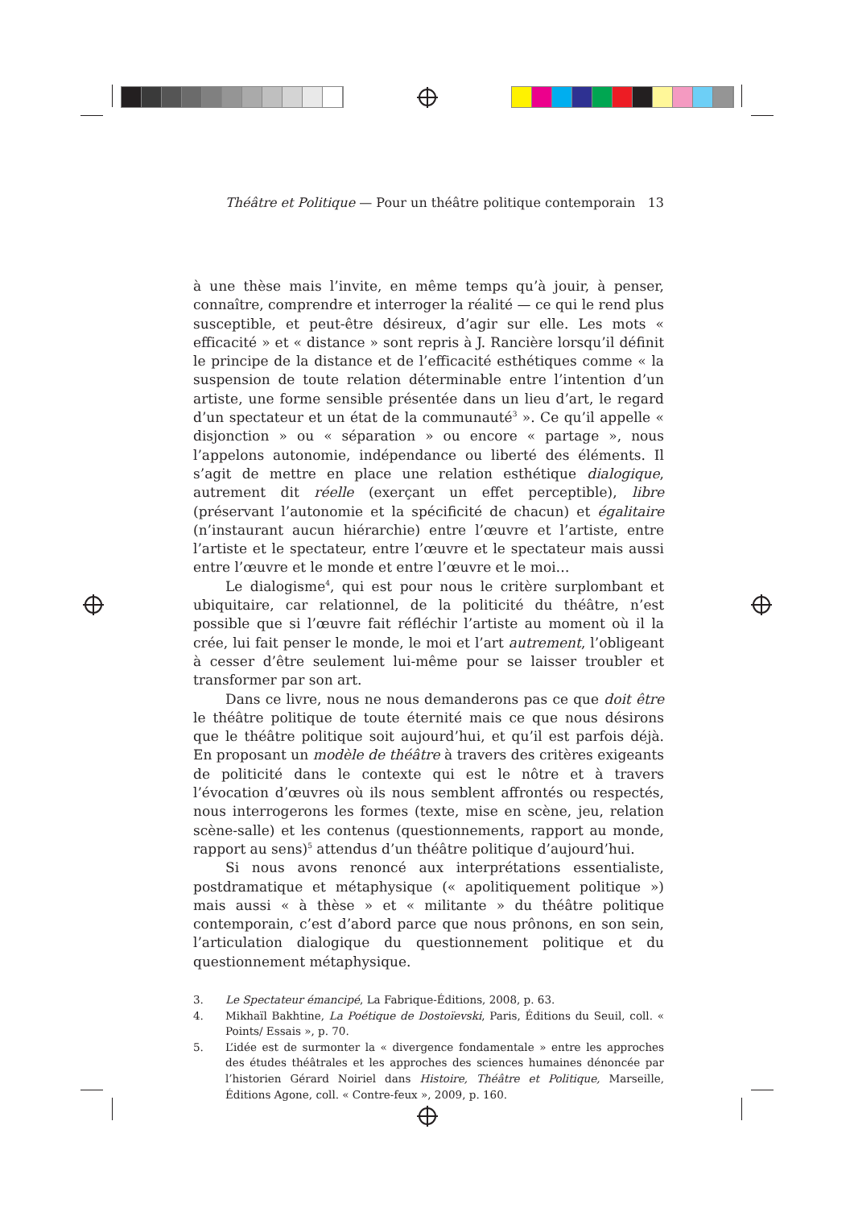Théâtre et Politique — Pour un théâtre politique contemporain 13
à une thèse mais l’invite, en même temps qu’à jouir, à penser, connaître, comprendre et interroger la réalité — ce qui le rend plus susceptible, et peut-être désireux, d’agir sur elle. Les mots « efficacité » et « distance » sont repris à J. Rancière lorsqu’il définit le principe de la distance et de l’efficacité esthétiques comme « la suspension de toute relation déterminable entre l’intention d’un artiste, une forme sensible présentée dans un lieu d’art, le regard d’un spectateur et un état de la communauté<sup>3</sup> ». Ce qu’il appelle « disjonction » ou « séparation » ou encore « partage », nous l’appelons autonomie, indépendance ou liberté des éléments. Il s’agit de mettre en place une relation esthétique dialogique, autrement dit réelle (exerçant un effet perceptible), libre (préservant l’autonomie et la spécificité de chacun) et égalitaire (n’instaurant aucun hiérarchie) entre l’œuvre et l’artiste, entre l’artiste et le spectateur, entre l’œuvre et le spectateur mais aussi entre l’œuvre et le monde et entre l’œuvre et le moi…
Le dialogisme<sup>4</sup>, qui est pour nous le critère surplombant et ubiquitaire, car relationnel, de la politicité du théâtre, n’est possible que si l’œuvre fait réfléchir l’artiste au moment où il la crée, lui fait penser le monde, le moi et l’art autrement, l’obligeant à cesser d’être seulement lui-même pour se laisser troubler et transformer par son art.
Dans ce livre, nous ne nous demanderons pas ce que doit être le théâtre politique de toute éternité mais ce que nous désirons que le théâtre politique soit aujourd’hui, et qu’il est parfois déjà. En proposant un modèle de théâtre à travers des critères exigeants de politicité dans le contexte qui est le nôtre et à travers l’évocation d’œuvres où ils nous semblent affrontés ou respectés, nous interrogerons les formes (texte, mise en scène, jeu, relation scène-salle) et les contenus (questionnements, rapport au monde, rapport au sens)<sup>5</sup> attendus d’un théâtre politique d’aujourd’hui.
Si nous avons renoncé aux interprétations essentialiste, postdramatique et métaphysique (« apolitiquement politique ») mais aussi « à thèse » et « militante » du théâtre politique contemporain, c’est d’abord parce que nous prônons, en son sein, l’articulation dialogique du questionnement politique et du questionnement métaphysique.
3. Le Spectateur émancipé, La Fabrique-Éditions, 2008, p. 63.
4. Mikhaïl Bakhtine, La Poétique de Dostoïevski, Paris, Éditions du Seuil, coll. « Points/ Essais », p. 70.
5. L’idée est de surmonter la « divergence fondamentale » entre les approches des études théâtrales et les approches des sciences humaines dénoncée par l’historien Gérard Noiriel dans Histoire, Théâtre et Politique, Marseille, Éditions Agone, coll. « Contre-feux », 2009, p. 160.